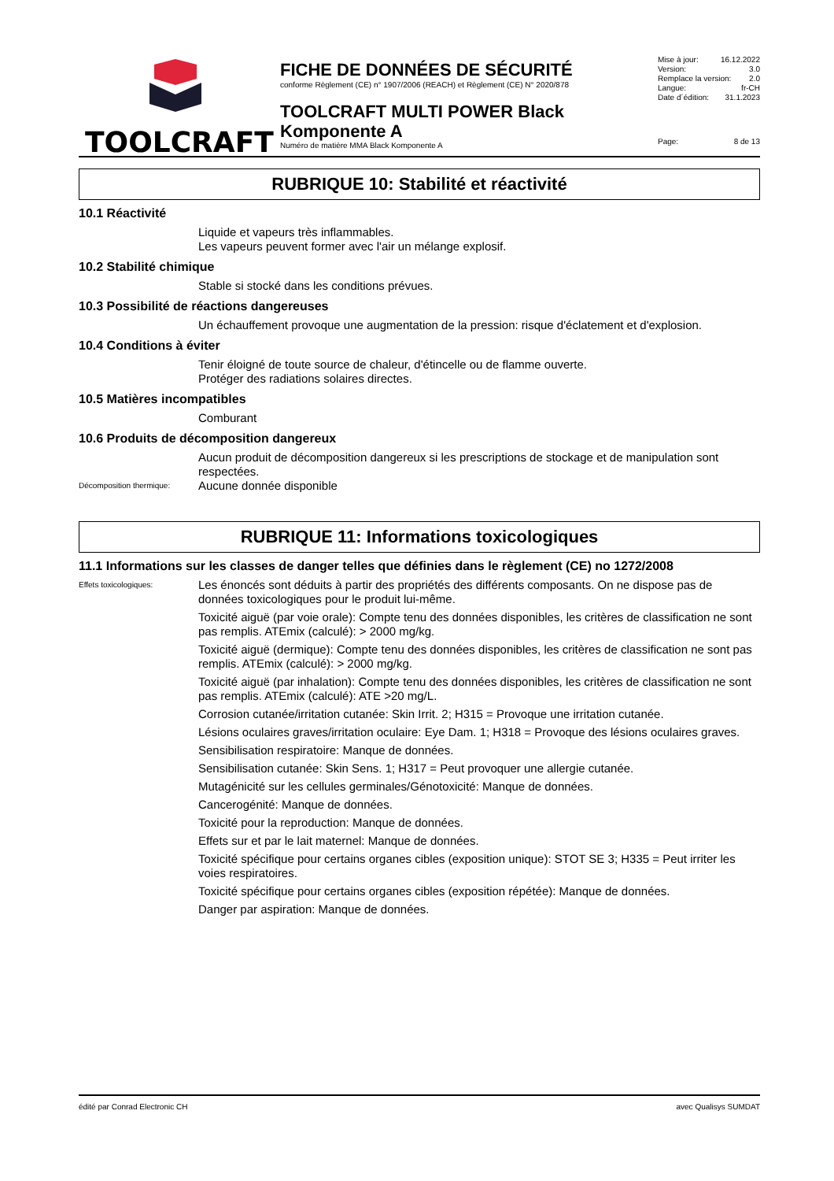TOOLCRAFT
FICHE DE DONNÉES DE SÉCURITÉ
conforme Règlement (CE) n° 1907/2006 (REACH) et Règlement (CE) N° 2020/878
TOOLCRAFT MULTI POWER Black Komponente A
Numéro de matière MMA Black Komponente A
Mise à jour: 16.12.2022
Version: 3.0
Remplace la version: 2.0
Langue: fr-CH
Date d´édition: 31.1.2023
Page: 8 de 13
RUBRIQUE 10: Stabilité et réactivité
10.1 Réactivité
Liquide et vapeurs très inflammables.
Les vapeurs peuvent former avec l'air un mélange explosif.
10.2 Stabilité chimique
Stable si stocké dans les conditions prévues.
10.3 Possibilité de réactions dangereuses
Un échauffement provoque une augmentation de la pression: risque d'éclatement et d'explosion.
10.4 Conditions à éviter
Tenir éloigné de toute source de chaleur, d'étincelle ou de flamme ouverte.
Protéger des radiations solaires directes.
10.5 Matières incompatibles
Comburant
10.6 Produits de décomposition dangereux
Aucun produit de décomposition dangereux si les prescriptions de stockage et de manipulation sont respectées.
Décomposition thermique:
Aucune donnée disponible
RUBRIQUE 11: Informations toxicologiques
11.1 Informations sur les classes de danger telles que définies dans le règlement (CE) no 1272/2008
Effets toxicologiques:
Les énoncés sont déduits à partir des propriétés des différents composants. On ne dispose pas de données toxicologiques pour le produit lui-même.
Toxicité aiguë (par voie orale): Compte tenu des données disponibles, les critères de classification ne sont pas remplis. ATEmix (calculé): > 2000 mg/kg.
Toxicité aiguë (dermique): Compte tenu des données disponibles, les critères de classification ne sont pas remplis. ATEmix (calculé): > 2000 mg/kg.
Toxicité aiguë (par inhalation): Compte tenu des données disponibles, les critères de classification ne sont pas remplis. ATEmix (calculé): ATE >20 mg/L.
Corrosion cutanée/irritation cutanée: Skin Irrit. 2; H315 = Provoque une irritation cutanée.
Lésions oculaires graves/irritation oculaire: Eye Dam. 1; H318 = Provoque des lésions oculaires graves.
Sensibilisation respiratoire: Manque de données.
Sensibilisation cutanée: Skin Sens. 1; H317 = Peut provoquer une allergie cutanée.
Mutagénicité sur les cellules germinales/Génotoxicité: Manque de données.
Cancerogénité: Manque de données.
Toxicité pour la reproduction: Manque de données.
Effets sur et par le lait maternel: Manque de données.
Toxicité spécifique pour certains organes cibles (exposition unique): STOT SE 3; H335 = Peut irriter les voies respiratoires.
Toxicité spécifique pour certains organes cibles (exposition répétée): Manque de données.
Danger par aspiration: Manque de données.
édité par Conrad Electronic CH avec Qualisys SUMDAT